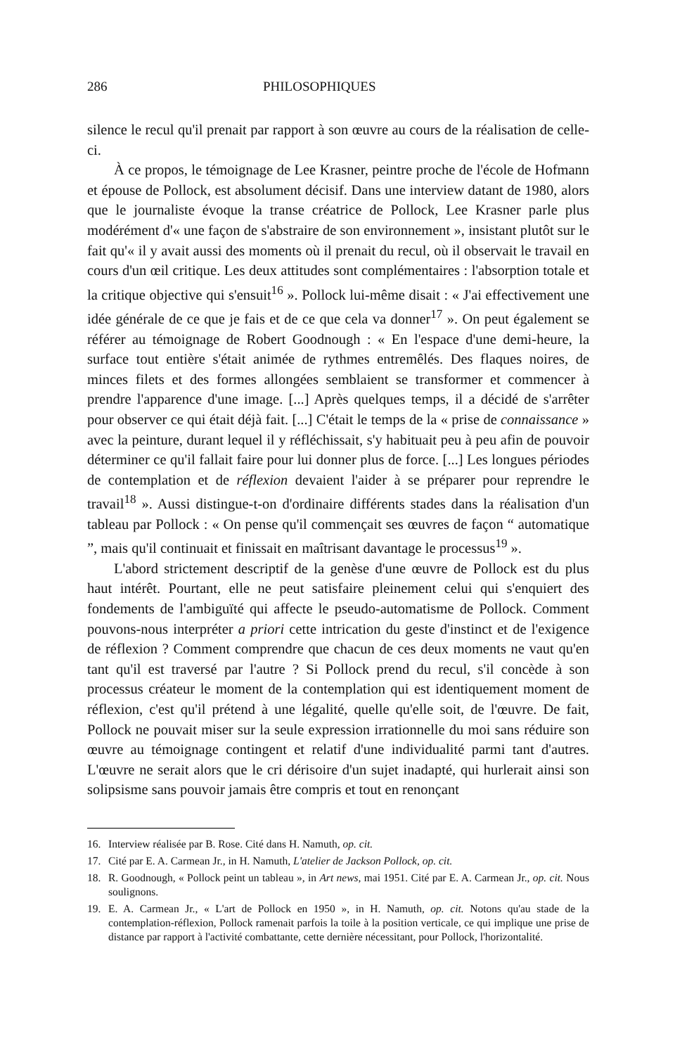286 PHILOSOPHIQUES
silence le recul qu'il prenait par rapport à son œuvre au cours de la réalisation de celle-ci.
À ce propos, le témoignage de Lee Krasner, peintre proche de l'école de Hofmann et épouse de Pollock, est absolument décisif. Dans une interview datant de 1980, alors que le journaliste évoque la transe créatrice de Pollock, Lee Krasner parle plus modérément d'« une façon de s'abstraire de son environnement », insistant plutôt sur le fait qu'« il y avait aussi des moments où il prenait du recul, où il observait le travail en cours d'un œil critique. Les deux attitudes sont complémentaires : l'absorption totale et la critique objective qui s'ensuit<sup>16</sup> ». Pollock lui-même disait : « J'ai effectivement une idée générale de ce que je fais et de ce que cela va donner<sup>17</sup> ». On peut également se référer au témoignage de Robert Goodnough : « En l'espace d'une demi-heure, la surface tout entière s'était animée de rythmes entremêlés. Des flaques noires, de minces filets et des formes allongées semblaient se transformer et commencer à prendre l'apparence d'une image. [...] Après quelques temps, il a décidé de s'arrêter pour observer ce qui était déjà fait. [...] C'était le temps de la « prise de connaissance » avec la peinture, durant lequel il y réfléchissait, s'y habituait peu à peu afin de pouvoir déterminer ce qu'il fallait faire pour lui donner plus de force. [...] Les longues périodes de contemplation et de réflexion devaient l'aider à se préparer pour reprendre le travail<sup>18</sup> ». Aussi distingue-t-on d'ordinaire différents stades dans la réalisation d'un tableau par Pollock : « On pense qu'il commençait ses œuvres de façon “ automatique ”, mais qu'il continuait et finissait en maîtrisant davantage le processus<sup>19</sup> ».
L'abord strictement descriptif de la genèse d'une œuvre de Pollock est du plus haut intérêt. Pourtant, elle ne peut satisfaire pleinement celui qui s'enquiert des fondements de l'ambiguïté qui affecte le pseudo-automatisme de Pollock. Comment pouvons-nous interpréter a priori cette intrication du geste d'instinct et de l'exigence de réflexion ? Comment comprendre que chacun de ces deux moments ne vaut qu'en tant qu'il est traversé par l'autre ? Si Pollock prend du recul, s'il concède à son processus créateur le moment de la contemplation qui est identiquement moment de réflexion, c'est qu'il prétend à une légalité, quelle qu'elle soit, de l'œuvre. De fait, Pollock ne pouvait miser sur la seule expression irrationnelle du moi sans réduire son œuvre au témoignage contingent et relatif d'une individualité parmi tant d'autres. L'œuvre ne serait alors que le cri dérisoire d'un sujet inadapté, qui hurlerait ainsi son solipsisme sans pouvoir jamais être compris et tout en renonçant
16. Interview réalisée par B. Rose. Cité dans H. Namuth, op. cit.
17. Cité par E. A. Carmean Jr., in H. Namuth, L'atelier de Jackson Pollock, op. cit.
18. R. Goodnough, « Pollock peint un tableau », in Art news, mai 1951. Cité par E. A. Carmean Jr., op. cit. Nous soulignons.
19. E. A. Carmean Jr., « L'art de Pollock en 1950 », in H. Namuth, op. cit. Notons qu'au stade de la contemplation-réflexion, Pollock ramenait parfois la toile à la position verticale, ce qui implique une prise de distance par rapport à l'activité combattante, cette dernière nécessitant, pour Pollock, l'horizontalité.